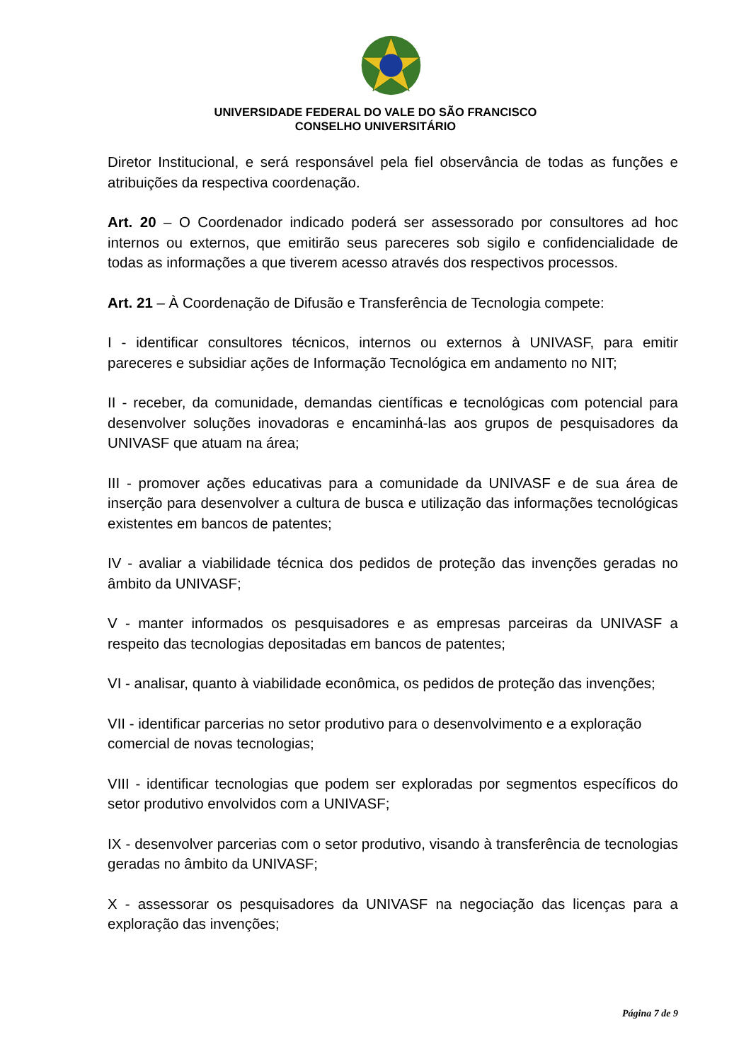UNIVERSIDADE FEDERAL DO VALE DO SÃO FRANCISCO
CONSELHO UNIVERSITÁRIO
Diretor Institucional, e será responsável pela fiel observância de todas as funções e atribuições da respectiva coordenação.
Art. 20 – O Coordenador indicado poderá ser assessorado por consultores ad hoc internos ou externos, que emitirão seus pareceres sob sigilo e confidencialidade de todas as informações a que tiverem acesso através dos respectivos processos.
Art. 21 – À Coordenação de Difusão e Transferência de Tecnologia compete:
I - identificar consultores técnicos, internos ou externos à UNIVASF, para emitir pareceres e subsidiar ações de Informação Tecnológica em andamento no NIT;
II - receber, da comunidade, demandas científicas e tecnológicas com potencial para desenvolver soluções inovadoras e encaminhá-las aos grupos de pesquisadores da UNIVASF que atuam na área;
III - promover ações educativas para a comunidade da UNIVASF e de sua área de inserção para desenvolver a cultura de busca e utilização das informações tecnológicas existentes em bancos de patentes;
IV - avaliar a viabilidade técnica dos pedidos de proteção das invenções geradas no âmbito da UNIVASF;
V - manter informados os pesquisadores e as empresas parceiras da UNIVASF a respeito das tecnologias depositadas em bancos de patentes;
VI - analisar, quanto à viabilidade econômica, os pedidos de proteção das invenções;
VII - identificar parcerias no setor produtivo para o desenvolvimento e a exploração comercial de novas tecnologias;
VIII - identificar tecnologias que podem ser exploradas por segmentos específicos do setor produtivo envolvidos com a UNIVASF;
IX - desenvolver parcerias com o setor produtivo, visando à transferência de tecnologias geradas no âmbito da UNIVASF;
X - assessorar os pesquisadores da UNIVASF na negociação das licenças para a exploração das invenções;
Página 7 de 9